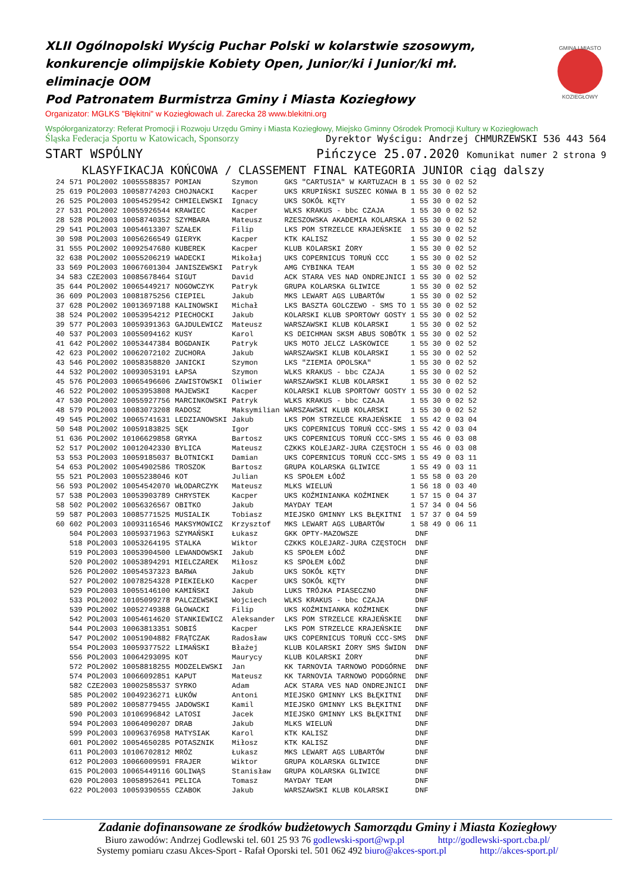GMINA I MIASTO
KOZIEGŁOWY
XLII Ogólnopolski Wyścig Puchar Polski w kolarstwie szosowym, konkurencje olimpijskie Kobiety Open, Junior/ki i Junior/ki mł. eliminacje OOM
Pod Patronatem Burmistrza Gminy i Miasta Koziegłowy
Organizator: MGLKS "Błękitni" w Koziegłowach ul. Zarecka 28 www.blekitni.org
Współorganizatorzy: Referat Promocji i Rozwoju Urzędu Gminy i Miasta Koziegłowy, Miejsko Gminny Ośrodek Promocji Kultury w Koziegłowach
Śląska Federacja Sportu w Katowicach, Sponsorzy Dyrektor Wyścigu: Andrzej CHMURZEWSKI 536 443 564
START WSPÓLNY Pińczyce 25.07.2020 Komunikat numer 2 strona 9
KLASYFIKACJA KOŃCOWA / CLASSEMENT FINAL KATEGORIA JUNIOR ciąg dalszy
| 24 | 571 | POL2002 | 10055588357 | POMIAN | Szymon | GKS "CARTUSIA" W KARTUZACH B | 1 55 30 | 0 | 02 52 |
| 25 | 619 | POL2003 | 10058774203 | CHOJNACKI | Kacper | UKS KRUPIŃSKI SUSZEC KONWA B | 1 55 30 | 0 | 02 52 |
| 26 | 525 | POL2003 | 10054529542 | CHMIELEWSKI | Ignacy | UKS SOKÓŁ KĘTY | 1 55 30 | 0 | 02 52 |
| 27 | 531 | POL2002 | 10055926544 | KRAWIEC | Kacper | WLKS KRAKUS - bbc CZAJA | 1 55 30 | 0 | 02 52 |
| 28 | 528 | POL2003 | 10058740352 | SZYMBARA | Mateusz | RZESZOWSKA AKADEMIA KOLARSKA | 1 55 30 | 0 | 02 52 |
| 29 | 541 | POL2003 | 10054613307 | SZAŁEK | Filip | LKS POM STRZELCE KRAJEŃSKIE | 1 55 30 | 0 | 02 52 |
| 30 | 598 | POL2003 | 10056266549 | GIERYK | Kacper | KTK KALISZ | 1 55 30 | 0 | 02 52 |
| 31 | 555 | POL2002 | 10092547680 | KUBEREK | Kacper | KLUB KOLARSKI ŻORY | 1 55 30 | 0 | 02 52 |
| 32 | 638 | POL2002 | 10055206219 | WADECKI | Mikołaj | UKS COPERNICUS TORUŃ CCC | 1 55 30 | 0 | 02 52 |
| 33 | 569 | POL2003 | 10067601304 | JANISZEWSKI | Patryk | AMG CYBINKA TEAM | 1 55 30 | 0 | 02 52 |
| 34 | 583 | CZE2003 | 10085678464 | SIGUT | David | ACK STARA VES NAD ONDREJNICI | 1 55 30 | 0 | 02 52 |
| 35 | 644 | POL2002 | 10065449217 | NOGOWCZYK | Patryk | GRUPA KOLARSKA GLIWICE | 1 55 30 | 0 | 02 52 |
| 36 | 609 | POL2003 | 10081875256 | CIEPIEL | Jakub | MKS LEWART AGS LUBARTÓW | 1 55 30 | 0 | 02 52 |
| 37 | 628 | POL2002 | 10013697188 | KALINOWSKI | Michał | LKS BASZTA GOLCZEWO - SMS TO | 1 55 30 | 0 | 02 52 |
| 38 | 524 | POL2002 | 10053954212 | PIECHOCKI | Jakub | KOLARSKI KLUB SPORTOWY GOSTY | 1 55 30 | 0 | 02 52 |
| 39 | 577 | POL2003 | 10059391363 | GAJDULEWICZ | Mateusz | WARSZAWSKI KLUB KOLARSKI | 1 55 30 | 0 | 02 52 |
| 40 | 537 | POL2003 | 10055094162 | KUSY | Karol | KS DEICHMAN SKSM ABUS SOBÓTK | 1 55 30 | 0 | 02 52 |
| 41 | 642 | POL2002 | 10053447384 | BOGDANIK | Patryk | UKS MOTO JELCZ LASKOWICE | 1 55 30 | 0 | 02 52 |
| 42 | 623 | POL2002 | 10062072102 | ZUCHORA | Jakub | WARSZAWSKI KLUB KOLARSKI | 1 55 30 | 0 | 02 52 |
| 43 | 546 | POL2002 | 10058358820 | JANICKI | Szymon | LKS "ZIEMIA OPOLSKA" | 1 55 30 | 0 | 02 52 |
| 44 | 532 | POL2002 | 10093053191 | ŁAPSA | Szymon | WLKS KRAKUS - bbc CZAJA | 1 55 30 | 0 | 02 52 |
| 45 | 576 | POL2003 | 10065496606 | ZAWISTOWSKI | Oliwier | WARSZAWSKI KLUB KOLARSKI | 1 55 30 | 0 | 02 52 |
| 46 | 522 | POL2002 | 10053953808 | MAJEWSKI | Kacper | KOLARSKI KLUB SPORTOWY GOSTY | 1 55 30 | 0 | 02 52 |
| 47 | 530 | POL2002 | 10055927756 | MARCINKOWSKI | Patryk | WLKS KRAKUS - bbc CZAJA | 1 55 30 | 0 | 02 52 |
| 48 | 579 | POL2003 | 10083073208 | RADOSZ | Maksymilian | WARSZAWSKI KLUB KOLARSKI | 1 55 30 | 0 | 02 52 |
| 49 | 545 | POL2002 | 10065741631 | LEDZIANOWSKI | Jakub | LKS POM STRZELCE KRAJEŃSKIE | 1 55 42 | 0 | 03 04 |
| 50 | 548 | POL2002 | 10059183825 | SĘK | Igor | UKS COPERNICUS TORUŃ CCC-SMS | 1 55 42 | 0 | 03 04 |
| 51 | 636 | POL2002 | 10106629858 | GRYKA | Bartosz | UKS COPERNICUS TORUŃ CCC-SMS | 1 55 46 | 0 | 03 08 |
| 52 | 517 | POL2002 | 10012042330 | BYLICA | Mateusz | CZKKS KOLEJARZ-JURA CZĘSTOCH | 1 55 46 | 0 | 03 08 |
| 53 | 553 | POL2003 | 10059185037 | BŁOTNICKI | Damian | UKS COPERNICUS TORUŃ CCC-SMS | 1 55 49 | 0 | 03 11 |
| 54 | 653 | POL2002 | 10054902586 | TROSZOK | Bartosz | GRUPA KOLARSKA GLIWICE | 1 55 49 | 0 | 03 11 |
| 55 | 521 | POL2003 | 10055238046 | KOT | Julian | KS SPOŁEM ŁÓDŹ | 1 55 58 | 0 | 03 20 |
| 56 | 593 | POL2002 | 10054542070 | WŁODARCZYK | Mateusz | MLKS WIELUŃ | 1 56 18 | 0 | 03 40 |
| 57 | 538 | POL2003 | 10053903789 | CHRYSTEK | Kacper | UKS KOŹMINIANKA KOŹMINEK | 1 57 15 | 0 | 04 37 |
| 58 | 502 | POL2002 | 10056326567 | OBITKO | Jakub | MAYDAY TEAM | 1 57 34 | 0 | 04 56 |
| 59 | 587 | POL2003 | 10085771525 | MUSIALIK | Tobiasz | MIEJSKO GMINNY LKS BŁĘKITNI | 1 57 37 | 0 | 04 59 |
| 60 | 602 | POL2003 | 10093116546 | MAKSYMOWICZ | Krzysztof | MKS LEWART AGS LUBARTÓW | 1 58 49 | 0 | 06 11 |
| | 504 | POL2003 | 10059371963 | SZYMAŃSKI | Łukasz | GKK OPTY-MAZOWSZE | DNF | | |
| | 518 | POL2003 | 10053264195 | STALKA | Wiktor | CZKKS KOLEJARZ-JURA CZĘSTOCH | DNF | | |
| | 519 | POL2003 | 10053904500 | LEWANDOWSKI | Jakub | KS SPOŁEM ŁÓDŹ | DNF | | |
| | 520 | POL2002 | 10053894291 | MIELCZAREK | Miłosz | KS SPOŁEM ŁÓDŹ | DNF | | |
| | 526 | POL2002 | 10054537323 | BARWA | Jakub | UKS SOKÓŁ KĘTY | DNF | | |
| | 527 | POL2002 | 10078254328 | PIEKIEŁKO | Kacper | UKS SOKÓŁ KĘTY | DNF | | |
| | 529 | POL2003 | 10055146100 | KAMIŃSKI | Jakub | LUKS TRÓJKA PIASECZNO | DNF | | |
| | 533 | POL2002 | 10105099278 | PALCZEWSKI | Wojciech | WLKS KRAKUS - bbc CZAJA | DNF | | |
| | 539 | POL2002 | 10052749388 | GŁOWACKI | Filip | UKS KOŹMINIANKA KOŹMINEK | DNF | | |
| | 542 | POL2003 | 10054614620 | STANKIEWICZ | Aleksander | LKS POM STRZELCE KRAJEŃSKIE | DNF | | |
| | 544 | POL2003 | 10063813351 | SOBIŚ | Kacper | LKS POM STRZELCE KRAJEŃSKIE | DNF | | |
| | 547 | POL2002 | 10051904882 | FRĄTCZAK | Radosław | UKS COPERNICUS TORUŃ CCC-SMS | DNF | | |
| | 554 | POL2003 | 10059377522 | LIMAŃSKI | Błażej | KLUB KOLARSKI ŻORY SMS ŚWIDN | DNF | | |
| | 556 | POL2003 | 10064293095 | KOT | Maurycy | KLUB KOLARSKI ŻORY | DNF | | |
| | 572 | POL2002 | 10058818255 | MODZELEWSKI | Jan | KK TARNOVIA TARNOWO PODGÓRNE | DNF | | |
| | 574 | POL2003 | 10066092851 | KAPUT | Mateusz | KK TARNOVIA TARNOWO PODGÓRNE | DNF | | |
| | 582 | CZE2003 | 10002585537 | SYRKO | Adam | ACK STARA VES NAD ONDREJNICI | DNF | | |
| | 585 | POL2002 | 10049236271 | ŁUKÓW | Antoni | MIEJSKO GMINNY LKS BŁĘKITNI | DNF | | |
| | 589 | POL2002 | 10058779455 | JADOWSKI | Kamil | MIEJSKO GMINNY LKS BŁĘKITNI | DNF | | |
| | 590 | POL2003 | 10106996842 | LATOSI | Jacek | MIEJSKO GMINNY LKS BŁĘKITNI | DNF | | |
| | 594 | POL2003 | 10064090207 | DRAB | Jakub | MLKS WIELUŃ | DNF | | |
| | 599 | POL2003 | 10096376958 | MATYSIAK | Karol | KTK KALISZ | DNF | | |
| | 601 | POL2002 | 10054650285 | POTASZNIK | Miłosz | KTK KALISZ | DNF | | |
| | 611 | POL2003 | 10106702812 | MRÓZ | Łukasz | MKS LEWART AGS LUBARTÓW | DNF | | |
| | 612 | POL2003 | 10066009591 | FRAJER | Wiktor | GRUPA KOLARSKA GLIWICE | DNF | | |
| | 615 | POL2003 | 10065449116 | GOLIWĄS | Stanisław | GRUPA KOLARSKA GLIWICE | DNF | | |
| | 620 | POL2003 | 10058952641 | PELICA | Tomasz | MAYDAY TEAM | DNF | | |
| | 622 | POL2003 | 10059390555 | CZABOK | Jakub | WARSZAWSKI KLUB KOLARSKI | DNF | | |
Zadanie dofinansowane ze środków budżetowych Samorządu Gminy i Miasta Koziegłowy
Biuro zawodów: Andrzej Godlewski tel. 601 25 93 76 godlewski-sport@wp.pl http://godlewski-sport.cba.pl/
Systemy pomiaru czasu Akces-Sport - Rafał Oporski tel. 501 062 492 biuro@akces-sport.pl http://akces-sport.pl/